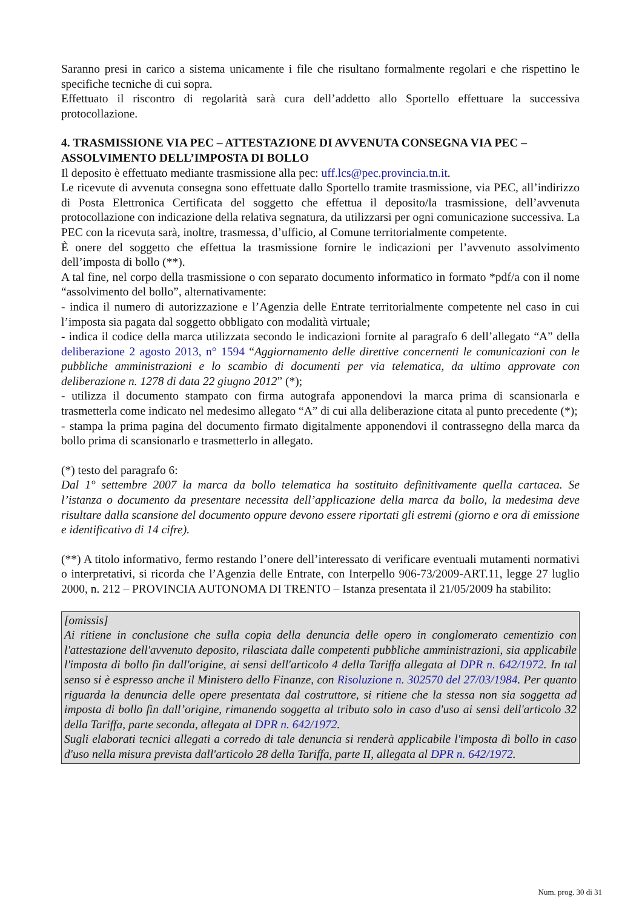Saranno presi in carico a sistema unicamente i file che risultano formalmente regolari e che rispettino le specifiche tecniche di cui sopra.
Effettuato il riscontro di regolarità sarà cura dell’addetto allo Sportello effettuare la successiva protocollazione.
4. TRASMISSIONE VIA PEC – ATTESTAZIONE DI AVVENUTA CONSEGNA VIA PEC – ASSOLVIMENTO DELL’IMPOSTA DI BOLLO
Il deposito è effettuato mediante trasmissione alla pec: uff.lcs@pec.provincia.tn.it.
Le ricevute di avvenuta consegna sono effettuate dallo Sportello tramite trasmissione, via PEC, all’indirizzo di Posta Elettronica Certificata del soggetto che effettua il deposito/la trasmissione, dell’avvenuta protocollazione con indicazione della relativa segnatura, da utilizzarsi per ogni comunicazione successiva. La PEC con la ricevuta sarà, inoltre, trasmessa, d’ufficio, al Comune territorialmente competente.
È onere del soggetto che effettua la trasmissione fornire le indicazioni per l’avvenuto assolvimento dell’imposta di bollo (**).
A tal fine, nel corpo della trasmissione o con separato documento informatico in formato *pdf/a con il nome “assolvimento del bollo”, alternativamente:
- indica il numero di autorizzazione e l’Agenzia delle Entrate territorialmente competente nel caso in cui l’imposta sia pagata dal soggetto obbligato con modalità virtuale;
- indica il codice della marca utilizzata secondo le indicazioni fornite al paragrafo 6 dell’allegato “A” della deliberazione 2 agosto 2013, n° 1594 “Aggiornamento delle direttive concernenti le comunicazioni con le pubbliche amministrazioni e lo scambio di documenti per via telematica, da ultimo approvate con deliberazione n. 1278 di data 22 giugno 2012” (*);
- utilizza il documento stampato con firma autografa apponendovi la marca prima di scansionarla e trasmetterla come indicato nel medesimo allegato “A” di cui alla deliberazione citata al punto precedente (*);
- stampa la prima pagina del documento firmato digitalmente apponendovi il contrassegno della marca da bollo prima di scansionarlo e trasmetterlo in allegato.
(*) testo del paragrafo 6:
Dal 1° settembre 2007 la marca da bollo telematica ha sostituito definitivamente quella cartacea. Se l’istanza o documento da presentare necessita dell’applicazione della marca da bollo, la medesima deve risultare dalla scansione del documento oppure devono essere riportati gli estremi (giorno e ora di emissione e identificativo di 14 cifre).
(**) A titolo informativo, fermo restando l’onere dell’interessato di verificare eventuali mutamenti normativi o interpretativi, si ricorda che l’Agenzia delle Entrate, con Interpello 906-73/2009-ART.11, legge 27 luglio 2000, n. 212 – PROVINCIA AUTONOMA DI TRENTO – Istanza presentata il 21/05/2009 ha stabilito:
[omissis]
Ai ritiene in conclusione che sulla copia della denuncia delle opero in conglomerato cementizio con l'attestazione dell'avvenuto deposito, rilasciata dalle competenti pubbliche amministrazioni, sia applicabile l'imposta di bollo fin dall'origine, ai sensi dell'articolo 4 della Tariffa allegata al DPR n. 642/1972. In tal senso si è espresso anche il Ministero dello Finanze, con Risoluzione n. 302570 del 27/03/1984. Per quanto riguarda la denuncia delle opere presentata dal costruttore, si ritiene che la stessa non sia soggetta ad imposta di bollo fin dall’origine, rimanendo soggetta al tributo solo in caso d'uso ai sensi dell'articolo 32 della Tariffa, parte seconda, allegata al DPR n. 642/1972.
Sugli elaborati tecnici allegati a corredo di tale denuncia si renderà applicabile l'imposta dì bollo in caso d'uso nella misura prevista dall'articolo 28 della Tariffa, parte II, allegata al DPR n. 642/1972.
Num. prog. 30 di 31